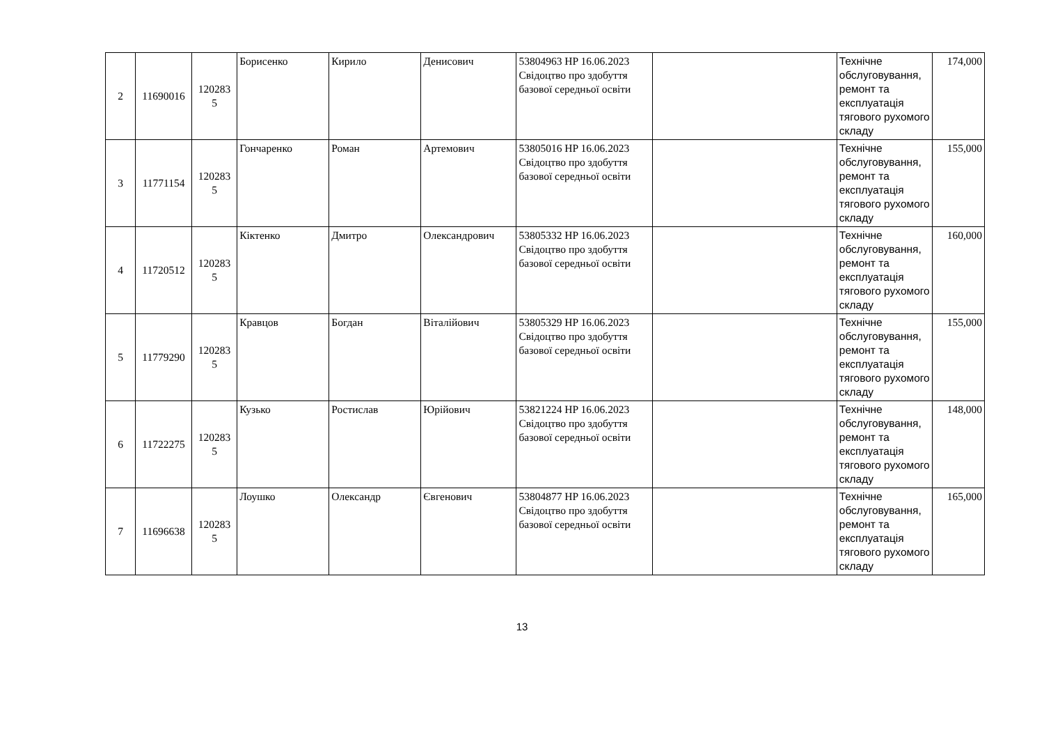| 2 | 11690016 | 120283 5 | Борисенко | Кирило | Денисович | 53804963 HP 16.06.2023 Свідоцтво про здобуття базової середньої освіти | | Технічне обслуговування, ремонт та експлуатація тягового рухомого складу | 174,000 |
| 3 | 11771154 | 120283 5 | Гончаренко | Роман | Артемович | 53805016 HP 16.06.2023 Свідоцтво про здобуття базової середньої освіти | | Технічне обслуговування, ремонт та експлуатація тягового рухомого складу | 155,000 |
| 4 | 11720512 | 120283 5 | Кіктенко | Дмитро | Олександрович | 53805332 HP 16.06.2023 Свідоцтво про здобуття базової середньої освіти | | Технічне обслуговування, ремонт та експлуатація тягового рухомого складу | 160,000 |
| 5 | 11779290 | 120283 5 | Кравцов | Богдан | Віталійович | 53805329 HP 16.06.2023 Свідоцтво про здобуття базової середньої освіти | | Технічне обслуговування, ремонт та експлуатація тягового рухомого складу | 155,000 |
| 6 | 11722275 | 120283 5 | Кузько | Ростислав | Юрійович | 53821224 HP 16.06.2023 Свідоцтво про здобуття базової середньої освіти | | Технічне обслуговування, ремонт та експлуатація тягового рухомого складу | 148,000 |
| 7 | 11696638 | 120283 5 | Лоушко | Олександр | Євгенович | 53804877 HP 16.06.2023 Свідоцтво про здобуття базової середньої освіти | | Технічне обслуговування, ремонт та експлуатація тягового рухомого складу | 165,000 |
13